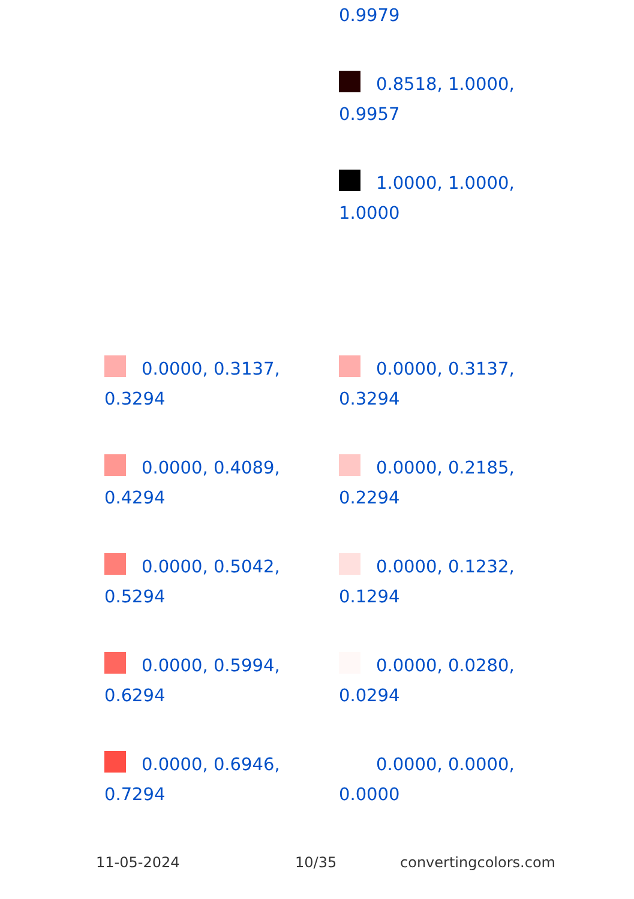0.9979
0.8518, 1.0000, 0.9957
1.0000, 1.0000, 1.0000
0.0000, 0.3137, 0.3294
0.0000, 0.3137, 0.3294
0.0000, 0.4089, 0.4294
0.0000, 0.2185, 0.2294
0.0000, 0.5042, 0.5294
0.0000, 0.1232, 0.1294
0.0000, 0.5994, 0.6294
0.0000, 0.0280, 0.0294
0.0000, 0.6946, 0.7294
0.0000, 0.0000, 0.0000
11-05-2024 10/35 convertingcolors.com